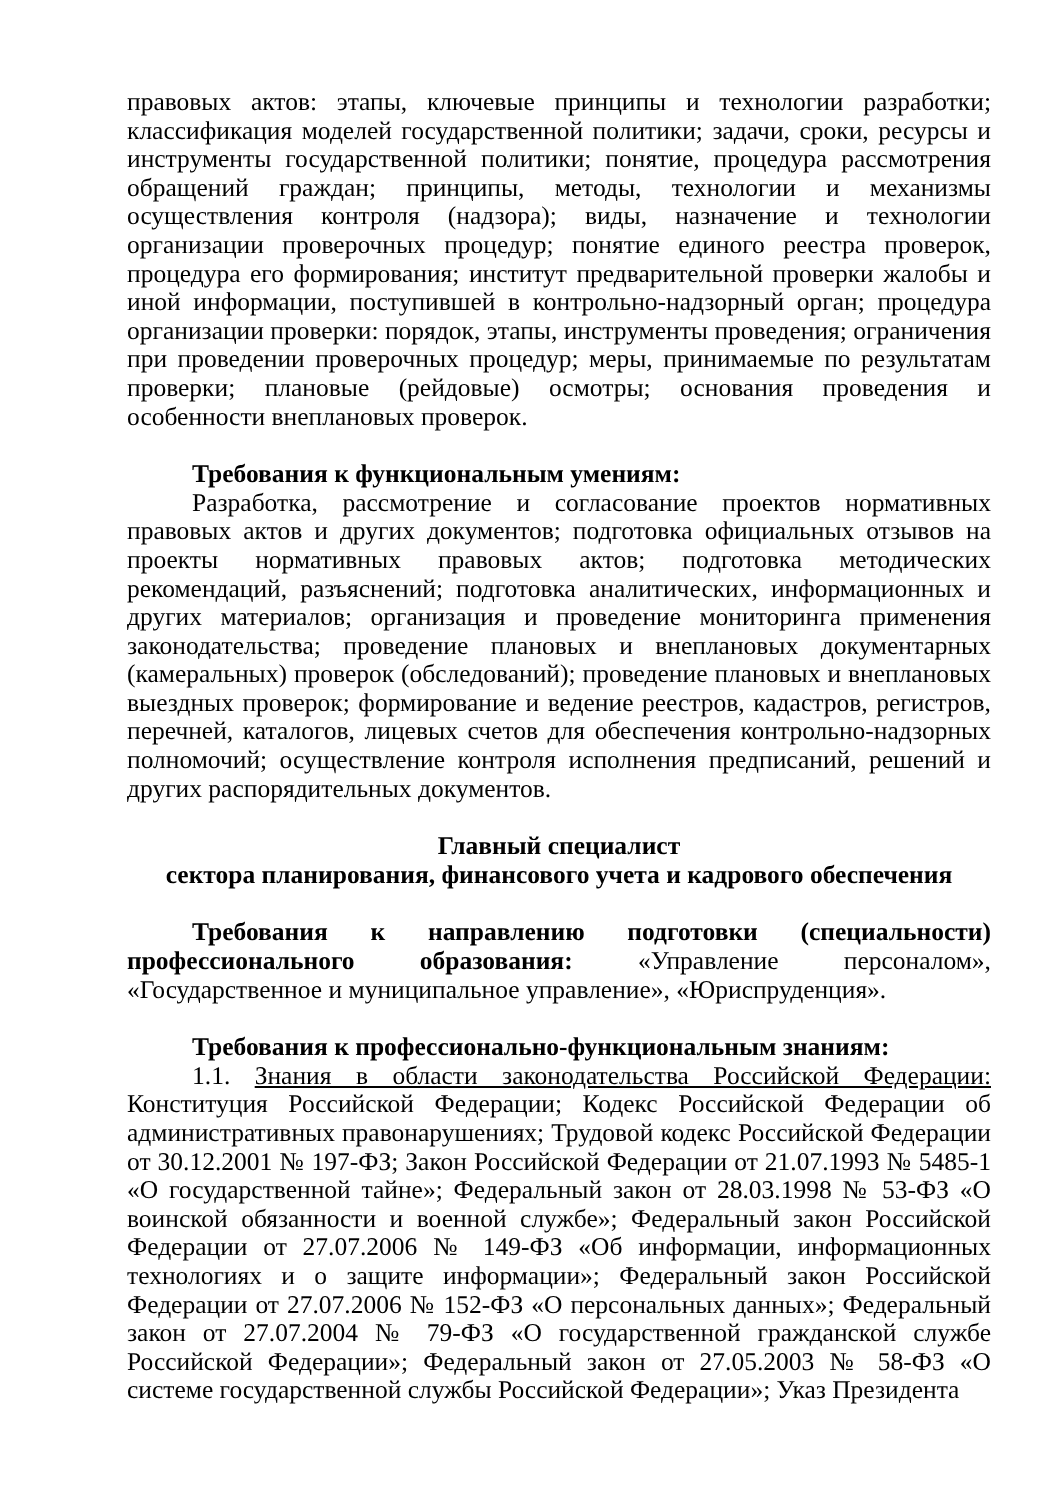правовых актов: этапы, ключевые принципы и технологии разработки; классификация моделей государственной политики; задачи, сроки, ресурсы и инструменты государственной политики; понятие, процедура рассмотрения обращений граждан; принципы, методы, технологии и механизмы осуществления контроля (надзора); виды, назначение и технологии организации проверочных процедур; понятие единого реестра проверок, процедура его формирования; институт предварительной проверки жалобы и иной информации, поступившей в контрольно-надзорный орган; процедура организации проверки: порядок, этапы, инструменты проведения; ограничения при проведении проверочных процедур; меры, принимаемые по результатам проверки; плановые (рейдовые) осмотры; основания проведения и особенности внеплановых проверок.
Требования к функциональным умениям:
Разработка, рассмотрение и согласование проектов нормативных правовых актов и других документов; подготовка официальных отзывов на проекты нормативных правовых актов; подготовка методических рекомендаций, разъяснений; подготовка аналитических, информационных и других материалов; организация и проведение мониторинга применения законодательства; проведение плановых и внеплановых документарных (камеральных) проверок (обследований); проведение плановых и внеплановых выездных проверок; формирование и ведение реестров, кадастров, регистров, перечней, каталогов, лицевых счетов для обеспечения контрольно-надзорных полномочий; осуществление контроля исполнения предписаний, решений и других распорядительных документов.
Главный специалист
сектора планирования, финансового учета и кадрового обеспечения
Требования к направлению подготовки (специальности) профессионального образования: «Управление персоналом», «Государственное и муниципальное управление», «Юриспруденция».
Требования к профессионально-функциональным знаниям:
1.1. Знания в области законодательства Российской Федерации: Конституция Российской Федерации; Кодекс Российской Федерации об административных правонарушениях; Трудовой кодекс Российской Федерации от 30.12.2001 № 197-ФЗ; Закон Российской Федерации от 21.07.1993 № 5485-1 «О государственной тайне»; Федеральный закон от 28.03.1998 № 53-ФЗ «О воинской обязанности и военной службе»; Федеральный закон Российской Федерации от 27.07.2006 № 149-ФЗ «Об информации, информационных технологиях и о защите информации»; Федеральный закон Российской Федерации от 27.07.2006 № 152-ФЗ «О персональных данных»; Федеральный закон от 27.07.2004 № 79-ФЗ «О государственной гражданской службе Российской Федерации»; Федеральный закон от 27.05.2003 № 58-ФЗ «О системе государственной службы Российской Федерации»; Указ Президента